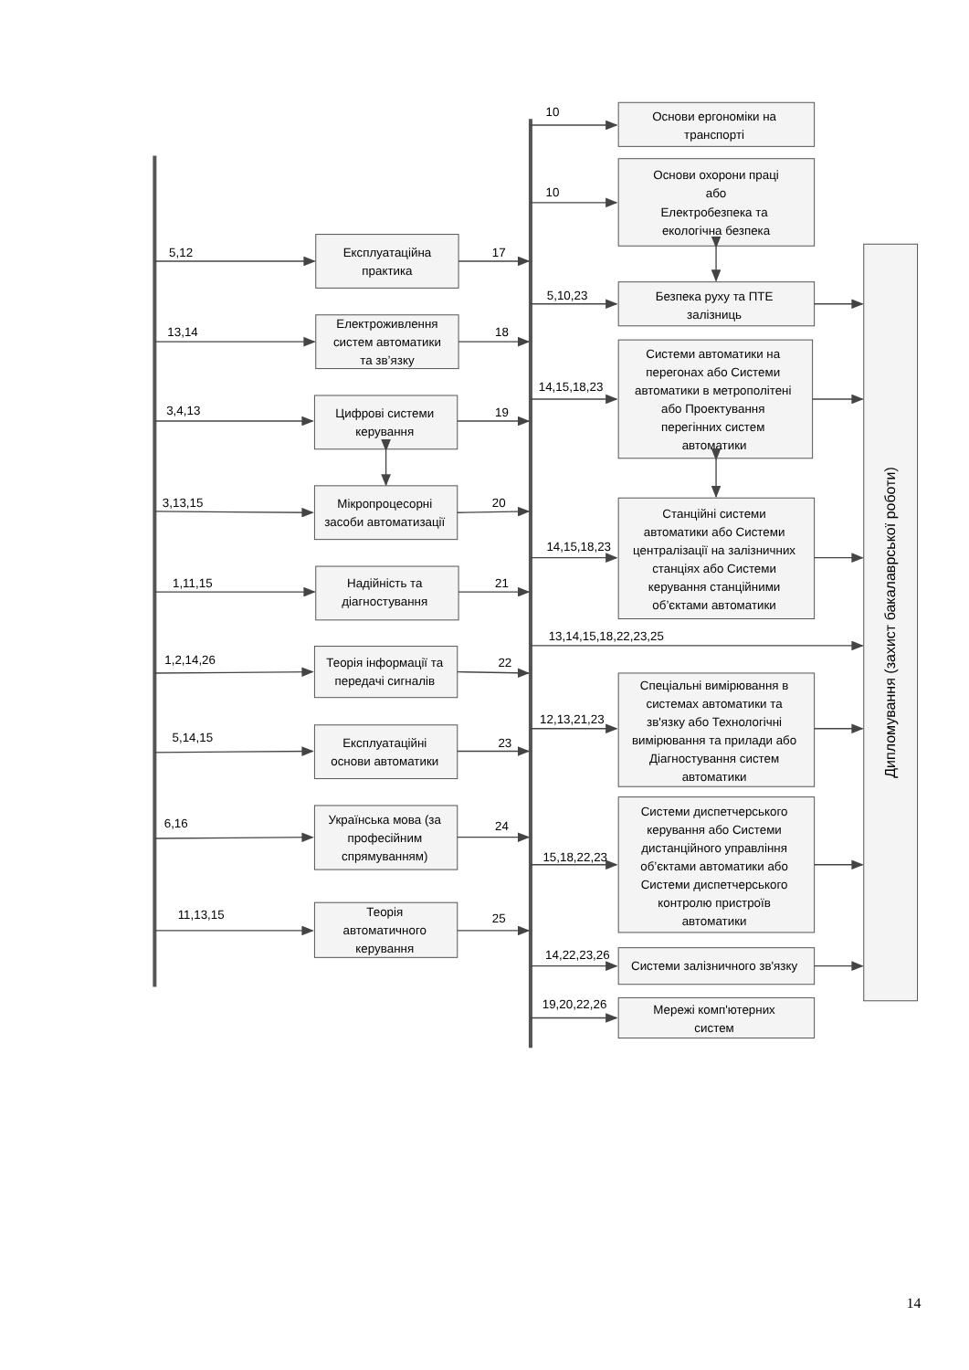5,12
Експлуатаційна
практика
17
13,14
Електроживлення
систем автоматики
та зв’язку
18
3,4,13
Цифрові системи
керування
19
3,13,15
Мікропроцесорні
засоби автоматизації
20
1,11,15
Надійність та
діагностування
21
1,2,14,26
Теорія інформації та
передачі сигналів
22
5,14,15
Експлуатаційні
основи автоматики
23
6,16
Українська мова (за
професійним
спрямуванням)
24
11,13,15
Теорія
автоматичного
керування
25
10
Основи ергономіки на
транспорті
10
Основи охорони праці
або
Електробезпека та
екологічна безпека
5,10,23
Безпека руху та ПТЕ
залізниць
14,15,18,23
Системи автоматики на
перегонах або Системи
автоматики в метрополітені
або Проектування
перегінних систем
автоматики
14,15,18,23
Станційні системи
автоматики або Системи
централізації на залізничних
станціях або Системи
керування станційними
об’єктами автоматики
13,14,15,18,22,23,25
12,13,21,23
Спеціальні вимірювання в
системах автоматики та
зв'язку або Технологічні
вимірювання та прилади або
Діагностування систем
автоматики
15,18,22,23
Системи диспетчерського
керування або Системи
дистанційного управління
об’єктами автоматики або
Системи диспетчерського
контролю пристроїв
автоматики
14,22,23,26
Системи залізничного зв'язку
19,20,22,26
Мережі комп'ютерних
систем
Дипломування (захист бакалаврської роботи)
14